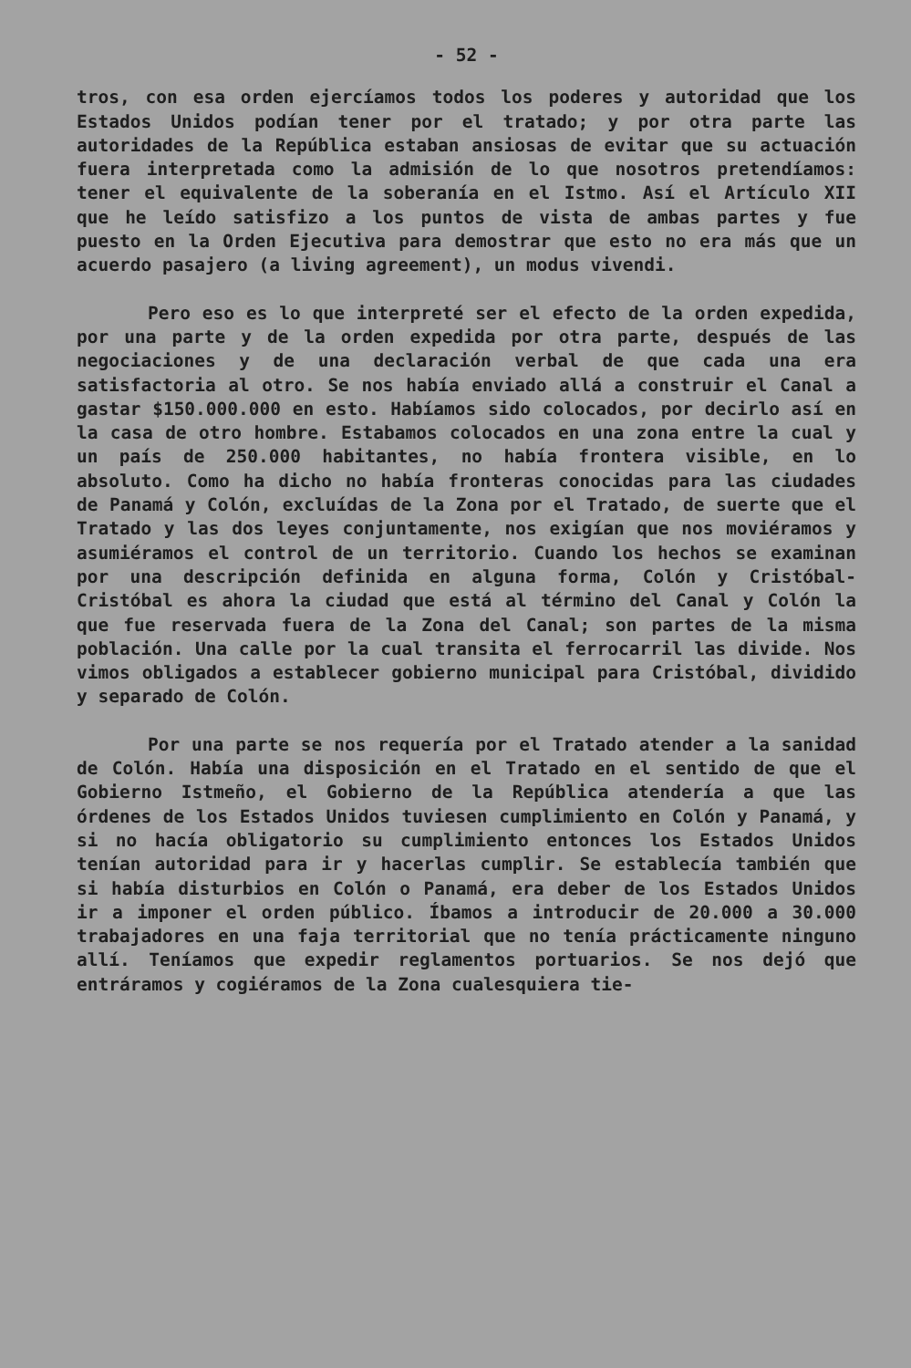- 52 -
tros, con esa orden ejercíamos todos los poderes y autoridad que los Estados Unidos podían tener por el tratado; y por otra parte las autoridades de la República estaban ansiosas de evitar que su actuación fuera interpretada como la admisión de lo que nosotros pretendíamos: tener el equivalente de la soberanía en el Istmo. Así el Artículo XII que he leído satisfizo a los puntos de vista de ambas partes y fue puesto en la Orden Ejecutiva para demostrar que esto no era más que un acuerdo pasajero (a living agreement), un modus vivendi.
Pero eso es lo que interpreté ser el efecto de la orden expedida, por una parte y de la orden expedida por otra parte, después de las negociaciones y de una declaración verbal de que cada una era satisfactoria al otro. Se nos había enviado allá a construir el Canal a gastar $150.000.000 en esto. Habíamos sido colocados, por decirlo así en la casa de otro hombre. Estabamos colocados en una zona entre la cual y un país de 250.000 habitantes, no había frontera visible, en lo absoluto. Como ha dicho no había fronteras conocidas para las ciudades de Panamá y Colón, excluídas de la Zona por el Tratado, de suerte que el Tratado y las dos leyes conjuntamente, nos exigían que nos moviéramos y asumiéramos el control de un territorio. Cuando los hechos se examinan por una descripción definida en alguna forma, Colón y Cristóbal-Cristóbal es ahora la ciudad que está al término del Canal y Colón la que fue reservada fuera de la Zona del Canal; son partes de la misma población. Una calle por la cual transita el ferrocarril las divide. Nos vimos obligados a establecer gobierno municipal para Cristóbal, dividido y separado de Colón.
Por una parte se nos requería por el Tratado atender a la sanidad de Colón. Había una disposición en el Tratado en el sentido de que el Gobierno Istmeño, el Gobierno de la República atendería a que las órdenes de los Estados Unidos tuviesen cumplimiento en Colón y Panamá, y si no hacía obligatorio su cumplimiento entonces los Estados Unidos tenían autoridad para ir y hacerlas cumplir. Se establecía también que si había disturbios en Colón o Panamá, era deber de los Estados Unidos ir a imponer el orden público. Íbamos a introducir de 20.000 a 30.000 trabajadores en una faja territorial que no tenía prácticamente ninguno allí. Teníamos que expedir reglamentos portuarios. Se nos dejó que entráramos y cogiéramos de la Zona cualesquiera tie-